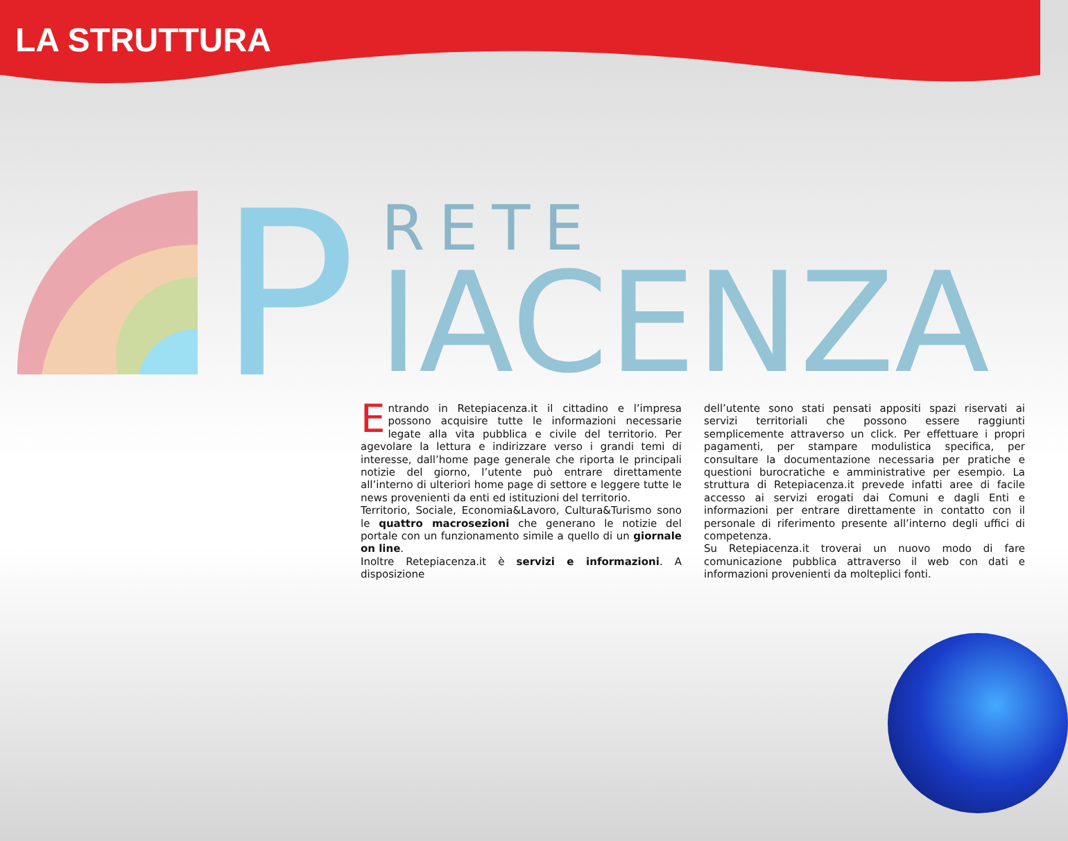LA STRUTTURA
P
RETE
IACENZA
Entrando in Retepiacenza.it il cittadino e l’impresa possono acquisire tutte le informazioni necessarie legate alla vita pubblica e civile del territorio. Per agevolare la lettura e indirizzare verso i grandi temi di interesse, dall’home page generale che riporta le principali notizie del giorno, l’utente può entrare direttamente all’interno di ulteriori home page di settore e leggere tutte le news provenienti da enti ed istituzioni del territorio.
Territorio, Sociale, Economia&Lavoro, Cultura&Turismo sono le quattro macrosezioni che generano le notizie del portale con un funzionamento simile a quello di un giornale on line.
Inoltre Retepiacenza.it è servizi e informazioni. A disposizione
dell’utente sono stati pensati appositi spazi riservati ai servizi territoriali che possono essere raggiunti semplicemente attraverso un click. Per effettuare i propri pagamenti, per stampare modulistica specifica, per consultare la documentazione necessaria per pratiche e questioni burocratiche e amministrative per esempio. La struttura di Retepiacenza.it prevede infatti aree di facile accesso ai servizi erogati dai Comuni e dagli Enti e informazioni per entrare direttamente in contatto con il personale di riferimento presente all’interno degli uffici di competenza.
Su Retepiacenza.it troverai un nuovo modo di fare comunicazione pubblica attraverso il web con dati e informazioni provenienti da molteplici fonti.